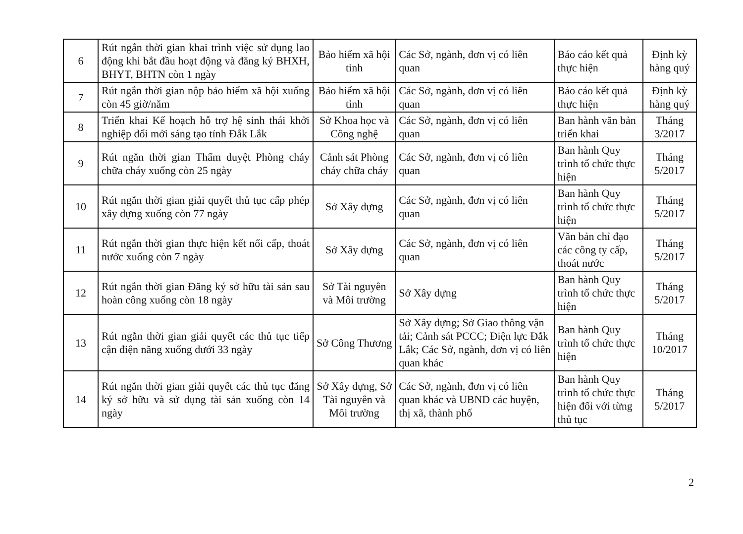| 6 | Rút ngắn thời gian khai trình việc sử dụng lao động khi bắt đầu hoạt động và đăng ký BHXH, BHYT, BHTN còn 1 ngày | Bảo hiểm xã hội tỉnh | Các Sở, ngành, đơn vị có liên quan | Báo cáo kết quả thực hiện | Định kỳ hàng quý |
| 7 | Rút ngắn thời gian nộp bảo hiểm xã hội xuống còn 45 giờ/năm | Bảo hiểm xã hội tỉnh | Các Sở, ngành, đơn vị có liên quan | Báo cáo kết quả thực hiện | Định kỳ hàng quý |
| 8 | Triển khai Kế hoạch hỗ trợ hệ sinh thái khởi nghiệp đổi mới sáng tạo tỉnh Đắk Lắk | Sở Khoa học và Công nghệ | Các Sở, ngành, đơn vị có liên quan | Ban hành văn bản triển khai | Tháng 3/2017 |
| 9 | Rút ngắn thời gian Thẩm duyệt Phòng cháy chữa cháy xuống còn 25 ngày | Cảnh sát Phòng cháy chữa cháy | Các Sở, ngành, đơn vị có liên quan | Ban hành Quy trình tổ chức thực hiện | Tháng 5/2017 |
| 10 | Rút ngắn thời gian giải quyết thủ tục cấp phép xây dựng xuống còn 77 ngày | Sở Xây dựng | Các Sở, ngành, đơn vị có liên quan | Ban hành Quy trình tổ chức thực hiện | Tháng 5/2017 |
| 11 | Rút ngắn thời gian thực hiện kết nối cấp, thoát nước xuống còn 7 ngày | Sở Xây dựng | Các Sở, ngành, đơn vị có liên quan | Văn bản chỉ đạo các công ty cấp, thoát nước | Tháng 5/2017 |
| 12 | Rút ngắn thời gian Đăng ký sở hữu tài sản sau hoàn công xuống còn 18 ngày | Sở Tài nguyên và Môi trường | Sở Xây dựng | Ban hành Quy trình tổ chức thực hiện | Tháng 5/2017 |
| 13 | Rút ngắn thời gian giải quyết các thủ tục tiếp cận điện năng xuống dưới 33 ngày | Sở Công Thương | Sở Xây dựng; Sở Giao thông vận tải; Cảnh sát PCCC; Điện lực Đắk Lắk; Các Sở, ngành, đơn vị có liên quan khác | Ban hành Quy trình tổ chức thực hiện | Tháng 10/2017 |
| 14 | Rút ngắn thời gian giải quyết các thủ tục đăng ký sở hữu và sử dụng tài sản xuống còn 14 ngày | Sở Xây dựng, Sở Tài nguyên và Môi trường | Các Sở, ngành, đơn vị có liên quan khác và UBND các huyện, thị xã, thành phố | Ban hành Quy trình tổ chức thực hiện đối với từng thủ tục | Tháng 5/2017 |
2